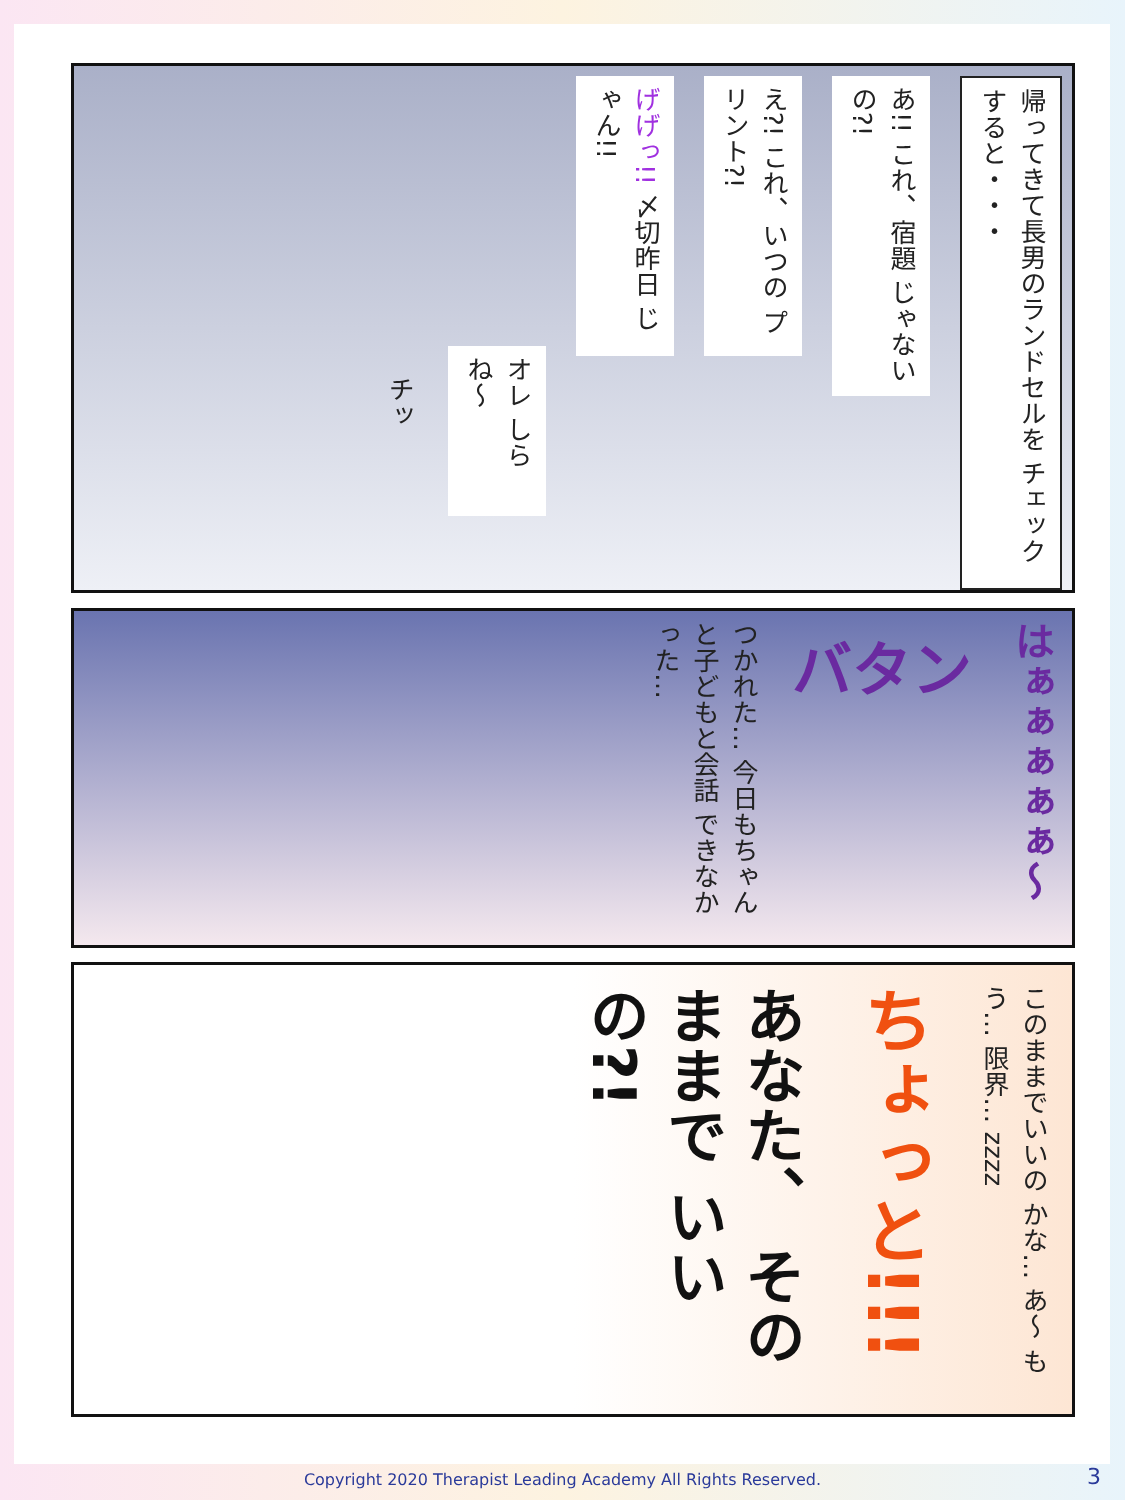帰ってきて長男のランドセルを チェックすると・・・
あ!! これ、宿題 じゃないの?!
え?! これ、いつの プリント?!
げげっ!! 〆切昨日 じゃん!!
オレ しらね〜
チッ
はぁぁぁぁぁ〜
バタン
つかれた… 今日もちゃんと子どもと会話 できなかった…
このままでいいの かな… あ〜 もう… 限界… zzzz
ちょっと!!!
あなた、 そのままで いいの?!
Copyright 2020 Therapist Leading Academy All Rights Reserved. 3